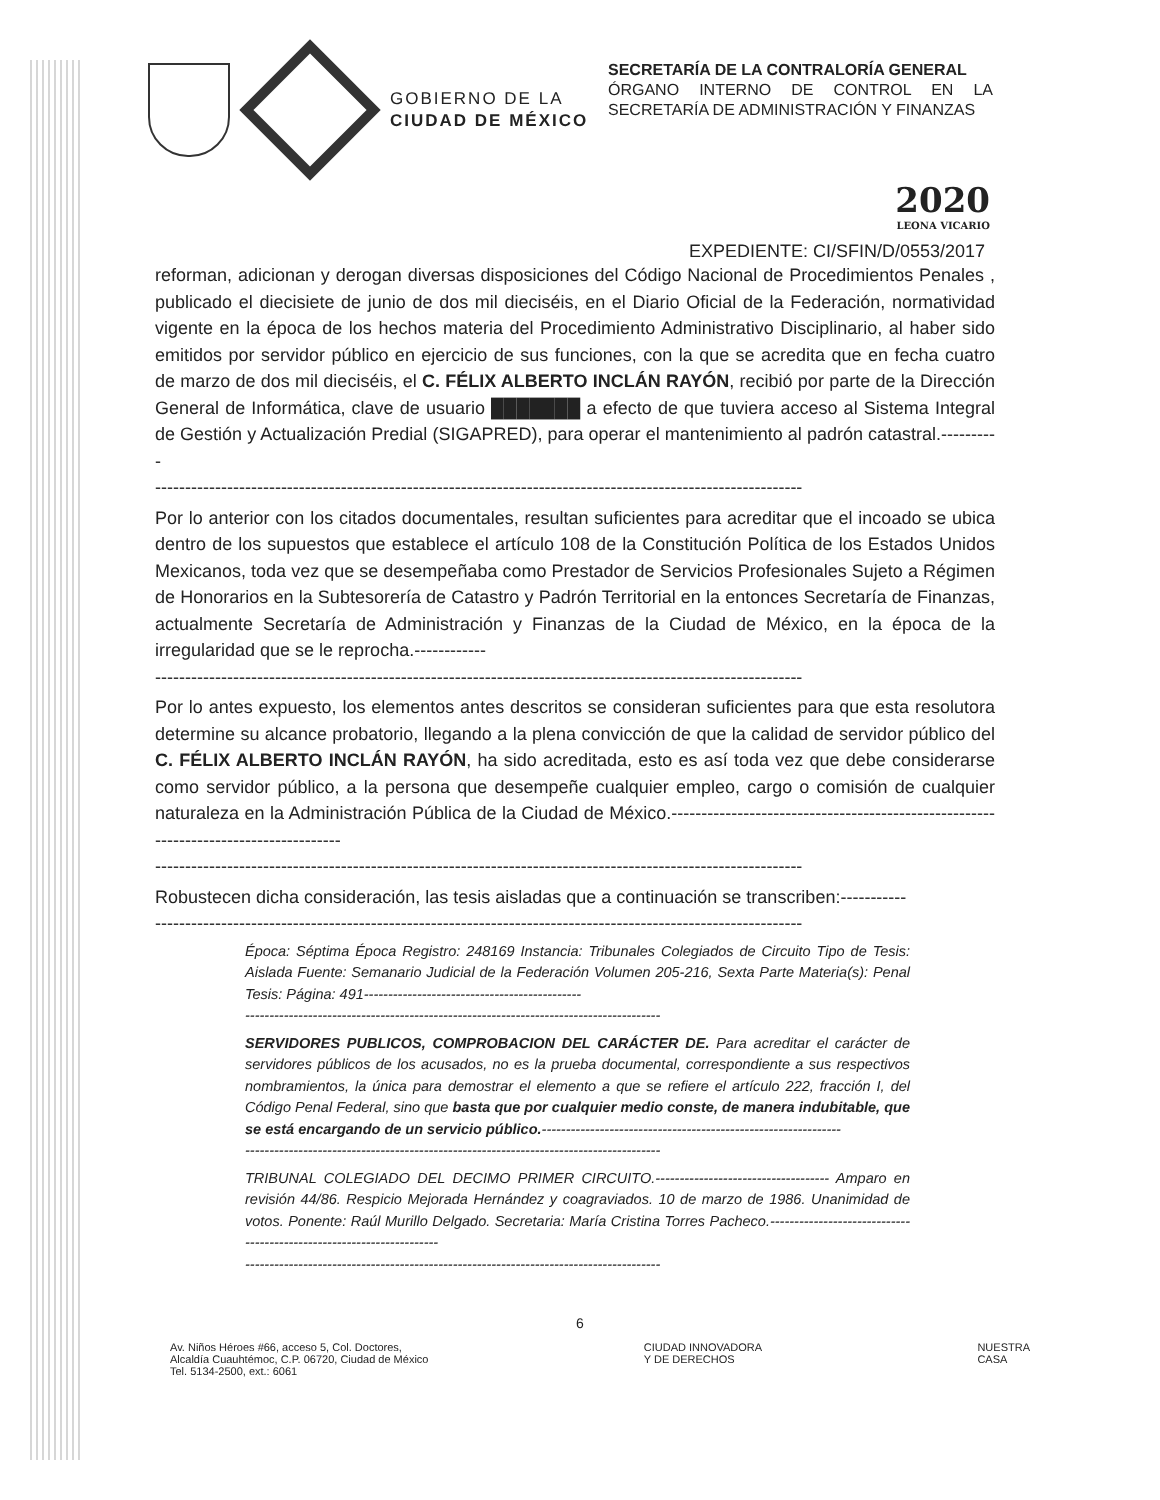GOBIERNO DE LA
CIUDAD DE MÉXICO
SECRETARÍA DE LA CONTRALORÍA GENERAL
ÓRGANO INTERNO DE CONTROL EN LA SECRETARÍA DE ADMINISTRACIÓN Y FINANZAS
2020
LEONA VICARIO
EXPEDIENTE: CI/SFIN/D/0553/2017
reforman, adicionan y derogan diversas disposiciones del Código Nacional de Procedimientos Penales , publicado el diecisiete de junio de dos mil dieciséis, en el Diario Oficial de la Federación, normatividad vigente en la época de los hechos materia del Procedimiento Administrativo Disciplinario, al haber sido emitidos por servidor público en ejercicio de sus funciones, con la que se acredita que en fecha cuatro de marzo de dos mil dieciséis, el C. FÉLIX ALBERTO INCLÁN RAYÓN, recibió por parte de la Dirección General de Informática, clave de usuario ███████ a efecto de que tuviera acceso al Sistema Integral de Gestión y Actualización Predial (SIGAPRED), para operar el mantenimiento al padrón catastral.----------
------------------------------------------------------------------------------------------------------------
Por lo anterior con los citados documentales, resultan suficientes para acreditar que el incoado se ubica dentro de los supuestos que establece el artículo 108 de la Constitución Política de los Estados Unidos Mexicanos, toda vez que se desempeñaba como Prestador de Servicios Profesionales Sujeto a Régimen de Honorarios en la Subtesorería de Catastro y Padrón Territorial en la entonces Secretaría de Finanzas, actualmente Secretaría de Administración y Finanzas de la Ciudad de México, en la época de la irregularidad que se le reprocha.------------
------------------------------------------------------------------------------------------------------------
Por lo antes expuesto, los elementos antes descritos se consideran suficientes para que esta resolutora determine su alcance probatorio, llegando a la plena convicción de que la calidad de servidor público del C. FÉLIX ALBERTO INCLÁN RAYÓN, ha sido acreditada, esto es así toda vez que debe considerarse como servidor público, a la persona que desempeñe cualquier empleo, cargo o comisión de cualquier naturaleza en la Administración Pública de la Ciudad de México.-------------------------------------------------------------------------------------
------------------------------------------------------------------------------------------------------------
Robustecen dicha consideración, las tesis aisladas que a continuación se transcriben:-----------
------------------------------------------------------------------------------------------------------------
Época: Séptima Época Registro: 248169 Instancia: Tribunales Colegiados de Circuito Tipo de Tesis: Aislada Fuente: Semanario Judicial de la Federación Volumen 205-216, Sexta Parte Materia(s): Penal Tesis: Página: 491---------------------------------------------
--------------------------------------------------------------------------------------
SERVIDORES PUBLICOS, COMPROBACION DEL CARÁCTER DE. Para acreditar el carácter de servidores públicos de los acusados, no es la prueba documental, correspondiente a sus respectivos nombramientos, la única para demostrar el elemento a que se refiere el artículo 222, fracción I, del Código Penal Federal, sino que basta que por cualquier medio conste, de manera indubitable, que se está encargando de un servicio público.--------------------------------------------------------------
--------------------------------------------------------------------------------------
TRIBUNAL COLEGIADO DEL DECIMO PRIMER CIRCUITO.------------------------------------ Amparo en revisión 44/86. Respicio Mejorada Hernández y coagraviados. 10 de marzo de 1986. Unanimidad de votos. Ponente: Raúl Murillo Delgado. Secretaria: María Cristina Torres Pacheco.---------------------------------------------------------------------
--------------------------------------------------------------------------------------
6
Av. Niños Héroes #66, acceso 5, Col. Doctores,
Alcaldía Cuauhtémoc, C.P. 06720, Ciudad de México
Tel. 5134-2500, ext.: 6061
CIUDAD INNOVADORA
Y DE DERECHOS
NUESTRA
CASA